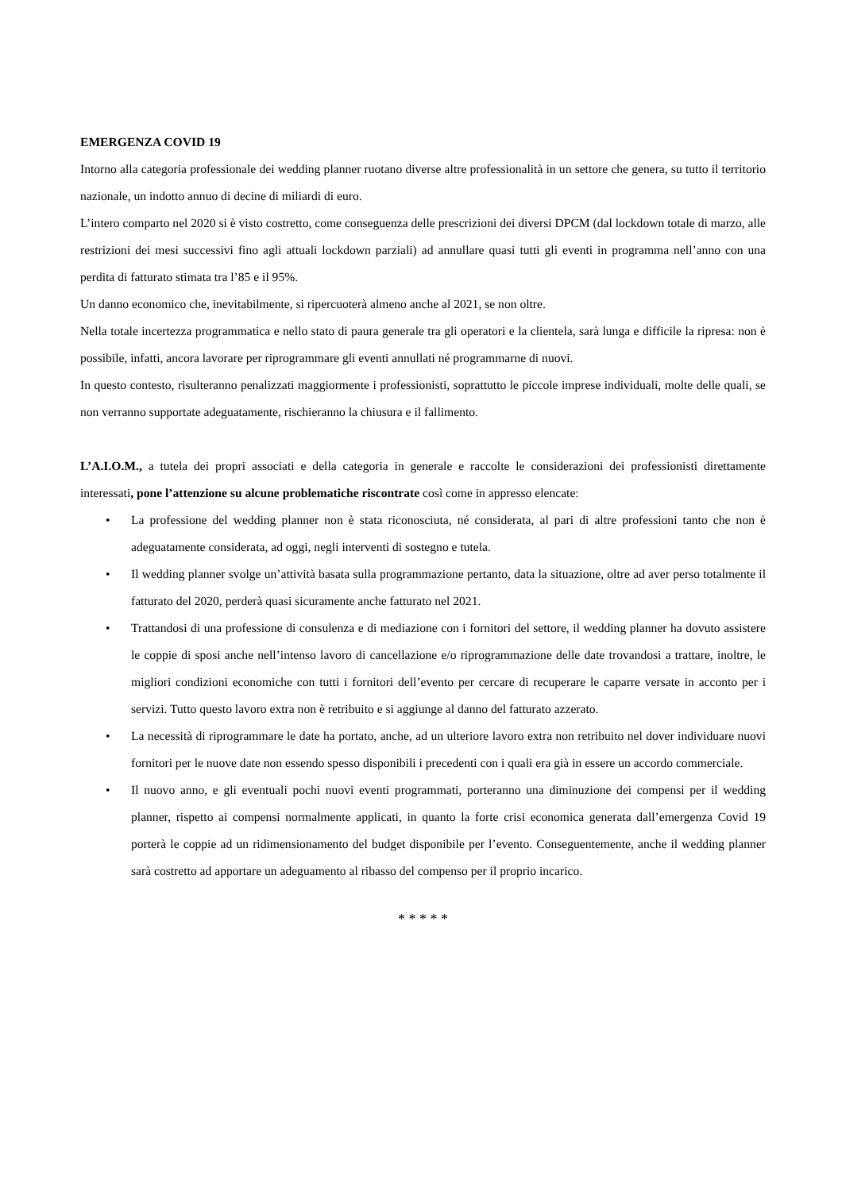EMERGENZA COVID 19
Intorno alla categoria professionale dei wedding planner ruotano diverse altre professionalità in un settore che genera, su tutto il territorio nazionale, un indotto annuo di decine di miliardi di euro.
L’intero comparto nel 2020 si è visto costretto, come conseguenza delle prescrizioni dei diversi DPCM (dal lockdown totale di marzo, alle restrizioni dei mesi successivi fino agli attuali lockdown parziali) ad annullare quasi tutti gli eventi in programma nell’anno con una perdita di fatturato stimata tra l’85 e il 95%.
Un danno economico che, inevitabilmente, si ripercuoterà almeno anche al 2021, se non oltre.
Nella totale incertezza programmatica e nello stato di paura generale tra gli operatori e la clientela, sarà lunga e difficile la ripresa: non è possibile, infatti, ancora lavorare per riprogrammare gli eventi annullati né programmarne di nuovi.
In questo contesto, risulteranno penalizzati maggiormente i professionisti, soprattutto le piccole imprese individuali, molte delle quali, se non verranno supportate adeguatamente, rischieranno la chiusura e il fallimento.
L’A.I.O.M., a tutela dei propri associati e della categoria in generale e raccolte le considerazioni dei professionisti direttamente interessati, pone l’attenzione su alcune problematiche riscontrate così come in appresso elencate:
• La professione del wedding planner non è stata riconosciuta, né considerata, al pari di altre professioni tanto che non è adeguatamente considerata, ad oggi, negli interventi di sostegno e tutela.
• Il wedding planner svolge un’attività basata sulla programmazione pertanto, data la situazione, oltre ad aver perso totalmente il fatturato del 2020, perderà quasi sicuramente anche fatturato nel 2021.
• Trattandosi di una professione di consulenza e di mediazione con i fornitori del settore, il wedding planner ha dovuto assistere le coppie di sposi anche nell’intenso lavoro di cancellazione e/o riprogrammazione delle date trovandosi a trattare, inoltre, le migliori condizioni economiche con tutti i fornitori dell’evento per cercare di recuperare le caparre versate in acconto per i servizi. Tutto questo lavoro extra non è retribuito e si aggiunge al danno del fatturato azzerato.
• La necessità di riprogrammare le date ha portato, anche, ad un ulteriore lavoro extra non retribuito nel dover individuare nuovi fornitori per le nuove date non essendo spesso disponibili i precedenti con i quali era già in essere un accordo commerciale.
• Il nuovo anno, e gli eventuali pochi nuovi eventi programmati, porteranno una diminuzione dei compensi per il wedding planner, rispetto ai compensi normalmente applicati, in quanto la forte crisi economica generata dall’emergenza Covid 19 porterà le coppie ad un ridimensionamento del budget disponibile per l’evento. Conseguentemente, anche il wedding planner sarà costretto ad apportare un adeguamento al ribasso del compenso per il proprio incarico.
* * * * *